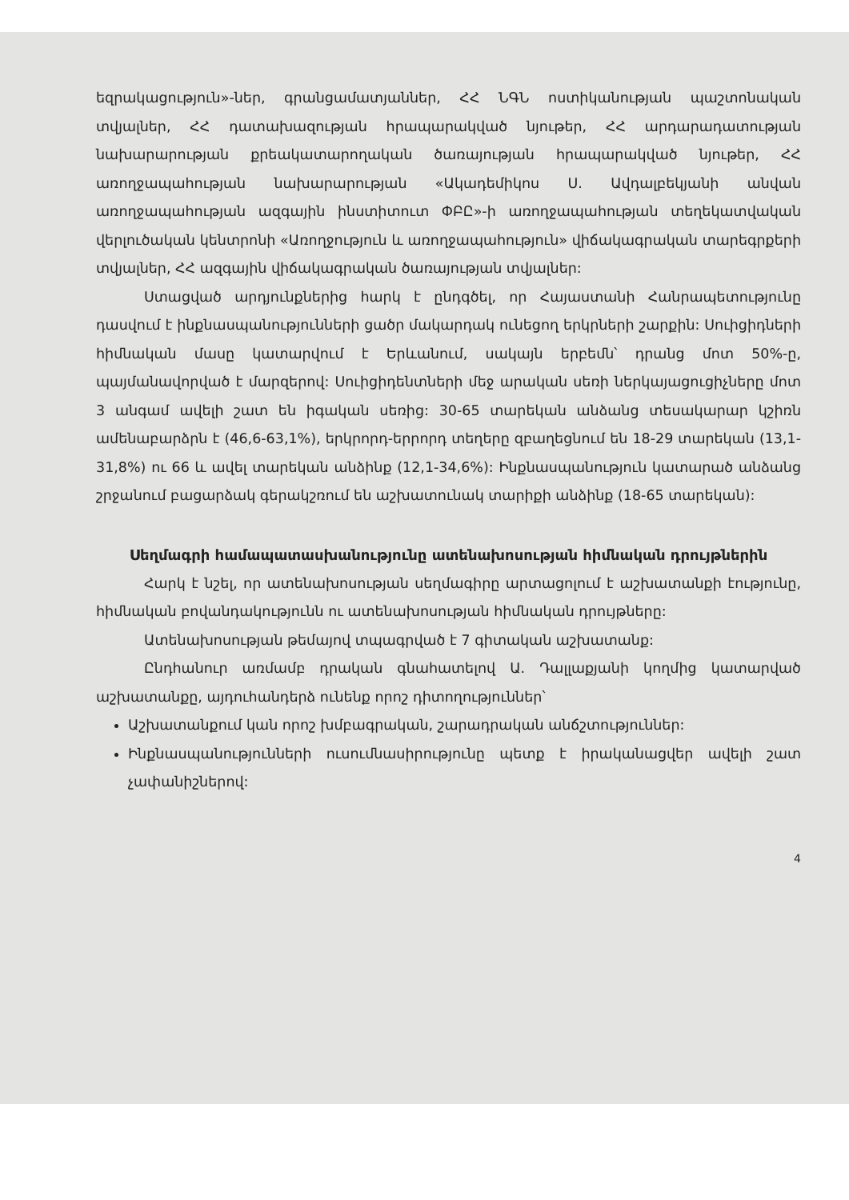եզրակացություն»-ներ, գրանցամատյաններ, ՀՀ ՆԳՆ ոստիկանության պաշտոնական տվյալներ, ՀՀ դատախազության հրապարակված նյութեր, ՀՀ արդարադատության նախարարության քրեակատարողական ծառայության հրապարակված նյութեր, ՀՀ առողջապահության նախարարության «Ակադեմիկոս Ս. Ավդալբեկյանի անվան առողջապահության ազգային ինստիտուտ ՓԲԸ»-ի առողջապահության տեղեկատվական վերլուծական կենտրոնի «Առողջություն և առողջապահություն» վիճակագրական տարեգրքերի տվյալներ, ՀՀ ազգային վիճակագրական ծառայության տվյալներ:
Ստացված արդյունքներից հարկ է ընդգծել, որ Հայաստանի Հանրապետությունը դասվում է ինքնասպանությունների ցածր մակարդակ ունեցող երկրների շարքին: Սուիցիդների հիմնական մասը կատարվում է Երևանում, սակայն երբեմն՝ դրանց մոտ 50%-ը, պայմանավորված է մարզերով: Սուիցիդենտների մեջ արական սեռի ներկայացուցիչները մոտ 3 անգամ ավելի շատ են իգական սեռից: 30-65 տարեկան անձանց տեսակարար կշիռն ամենաբարձրն է (46,6-63,1%), երկրորդ-երրորդ տեղերը զբաղեցնում են 18-29 տարեկան (13,1-31,8%) ու 66 և ավել տարեկան անձինք (12,1-34,6%): Ինքնասպանություն կատարած անձանց շրջանում բացարձակ գերակշռում են աշխատունակ տարիքի անձինք (18-65 տարեկան):
Սեղմագրի համապատասխանությունը ատենախոսության հիմնական դրույթներին
Հարկ է նշել, որ ատենախոսության սեղմագիրը արտացոլում է աշխատանքի էությունը, հիմնական բովանդակությունն ու ատենախոսության հիմնական դրույթները:
Ատենախոսության թեմայով տպագրված է 7 գիտական աշխատանք:
Ընդհանուր առմամբ դրական գնահատելով Ա. Դալլաքյանի կողմից կատարված աշխատանքը, այդուհանդերձ ունենք որոշ դիտողություններ՝
Աշխատանքում կան որոշ խմբագրական, շարադրական անճշտություններ:
Ինքնասպանությունների ուսումնասիրությունը պետք է իրականացվեր ավելի շատ չափանիշներով:
4